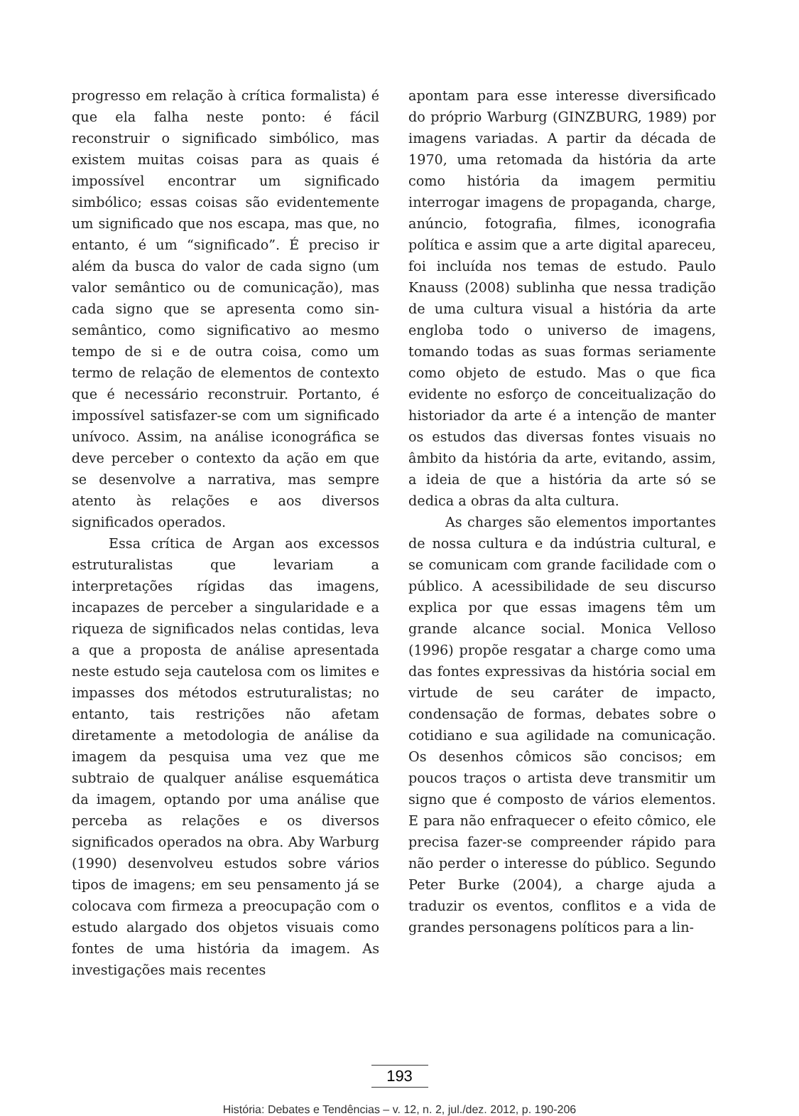progresso em relação à crítica formalista) é que ela falha neste ponto: é fácil reconstruir o significado simbólico, mas existem muitas coisas para as quais é impossível encontrar um significado simbólico; essas coisas são evidentemente um significado que nos escapa, mas que, no entanto, é um “significado”. É preciso ir além da busca do valor de cada signo (um valor semântico ou de comunicação), mas cada signo que se apresenta como sin-semântico, como significativo ao mesmo tempo de si e de outra coisa, como um termo de relação de elementos de contexto que é necessário reconstruir. Portanto, é impossível satisfazer-se com um significado unívoco. Assim, na análise iconográfica se deve perceber o contexto da ação em que se desenvolve a narrativa, mas sempre atento às relações e aos diversos significados operados.
Essa crítica de Argan aos excessos estruturalistas que levariam a interpretações rígidas das imagens, incapazes de perceber a singularidade e a riqueza de significados nelas contidas, leva a que a proposta de análise apresentada neste estudo seja cautelosa com os limites e impasses dos métodos estruturalistas; no entanto, tais restrições não afetam diretamente a metodologia de análise da imagem da pesquisa uma vez que me subtraio de qualquer análise esquemática da imagem, optando por uma análise que perceba as relações e os diversos significados operados na obra. Aby Warburg (1990) desenvolveu estudos sobre vários tipos de imagens; em seu pensamento já se colocava com firmeza a preocupação com o estudo alargado dos objetos visuais como fontes de uma história da imagem. As investigações mais recentes
apontam para esse interesse diversificado do próprio Warburg (GINZBURG, 1989) por imagens variadas. A partir da década de 1970, uma retomada da história da arte como história da imagem permitiu interrogar imagens de propaganda, charge, anúncio, fotografia, filmes, iconografia política e assim que a arte digital apareceu, foi incluída nos temas de estudo. Paulo Knauss (2008) sublinha que nessa tradição de uma cultura visual a história da arte engloba todo o universo de imagens, tomando todas as suas formas seriamente como objeto de estudo. Mas o que fica evidente no esforço de conceitualização do historiador da arte é a intenção de manter os estudos das diversas fontes visuais no âmbito da história da arte, evitando, assim, a ideia de que a história da arte só se dedica a obras da alta cultura.
As charges são elementos importantes de nossa cultura e da indústria cultural, e se comunicam com grande facilidade com o público. A acessibilidade de seu discurso explica por que essas imagens têm um grande alcance social. Monica Velloso (1996) propõe resgatar a charge como uma das fontes expressivas da história social em virtude de seu caráter de impacto, condensação de formas, debates sobre o cotidiano e sua agilidade na comunicação. Os desenhos cômicos são concisos; em poucos traços o artista deve transmitir um signo que é composto de vários elementos. E para não enfraquecer o efeito cômico, ele precisa fazer-se compreender rápido para não perder o interesse do público. Segundo Peter Burke (2004), a charge ajuda a traduzir os eventos, conflitos e a vida de grandes personagens políticos para a lin-
193
História: Debates e Tendências – v. 12, n. 2, jul./dez. 2012, p. 190-206